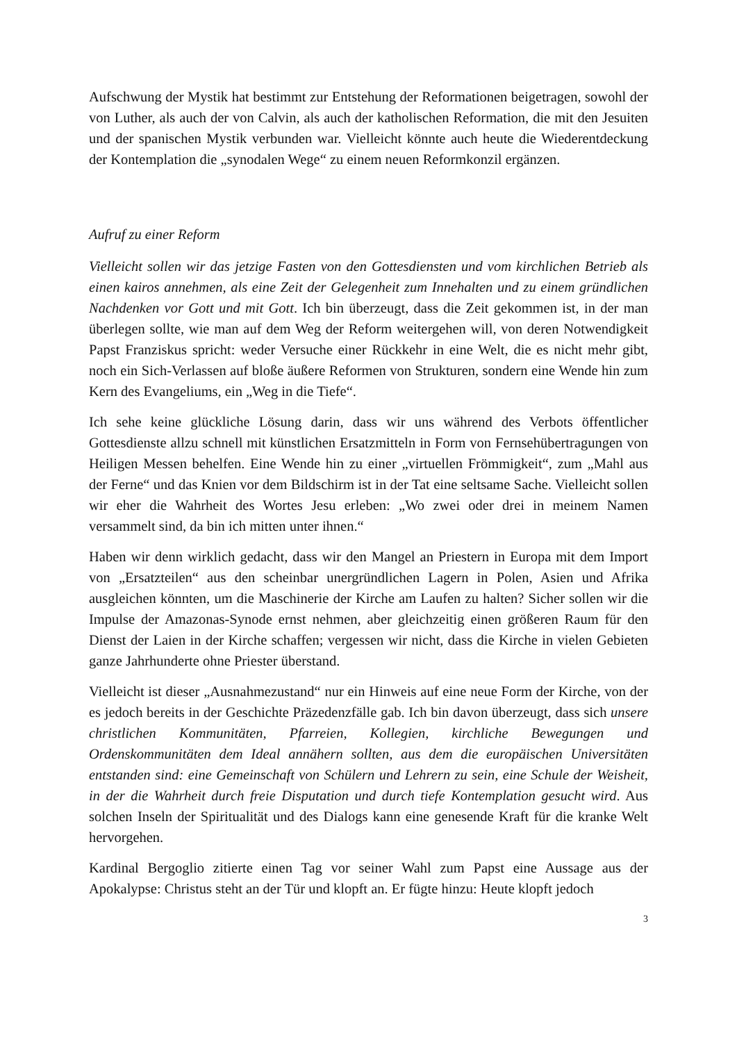Aufschwung der Mystik hat bestimmt zur Entstehung der Reformationen beigetragen, sowohl der von Luther, als auch der von Calvin, als auch der katholischen Reformation, die mit den Jesuiten und der spanischen Mystik verbunden war. Vielleicht könnte auch heute die Wiederentdeckung der Kontemplation die „synodalen Wege“ zu einem neuen Reformkonzil ergänzen.
Aufruf zu einer Reform
Vielleicht sollen wir das jetzige Fasten von den Gottesdiensten und vom kirchlichen Betrieb als einen kairos annehmen, als eine Zeit der Gelegenheit zum Innehalten und zu einem gründlichen Nachdenken vor Gott und mit Gott. Ich bin überzeugt, dass die Zeit gekommen ist, in der man überlegen sollte, wie man auf dem Weg der Reform weitergehen will, von deren Notwendigkeit Papst Franziskus spricht: weder Versuche einer Rückkehr in eine Welt, die es nicht mehr gibt, noch ein Sich-Verlassen auf bloße äußere Reformen von Strukturen, sondern eine Wende hin zum Kern des Evangeliums, ein „Weg in die Tiefe“.
Ich sehe keine glückliche Lösung darin, dass wir uns während des Verbots öffentlicher Gottesdienste allzu schnell mit künstlichen Ersatzmitteln in Form von Fernsehübertragungen von Heiligen Messen behelfen. Eine Wende hin zu einer „virtuellen Frömmigkeit“, zum „Mahl aus der Ferne“ und das Knien vor dem Bildschirm ist in der Tat eine seltsame Sache. Vielleicht sollen wir eher die Wahrheit des Wortes Jesu erleben: „Wo zwei oder drei in meinem Namen versammelt sind, da bin ich mitten unter ihnen.“
Haben wir denn wirklich gedacht, dass wir den Mangel an Priestern in Europa mit dem Import von „Ersatzteilen“ aus den scheinbar unergründlichen Lagern in Polen, Asien und Afrika ausgleichen könnten, um die Maschinerie der Kirche am Laufen zu halten? Sicher sollen wir die Impulse der Amazonas-Synode ernst nehmen, aber gleichzeitig einen größeren Raum für den Dienst der Laien in der Kirche schaffen; vergessen wir nicht, dass die Kirche in vielen Gebieten ganze Jahrhunderte ohne Priester überstand.
Vielleicht ist dieser „Ausnahmezustand“ nur ein Hinweis auf eine neue Form der Kirche, von der es jedoch bereits in der Geschichte Präzedenzfälle gab. Ich bin davon überzeugt, dass sich unsere christlichen Kommunitäten, Pfarreien, Kollegien, kirchliche Bewegungen und Ordenskommunitäten dem Ideal annähern sollten, aus dem die europäischen Universitäten entstanden sind: eine Gemeinschaft von Schülern und Lehrern zu sein, eine Schule der Weisheit, in der die Wahrheit durch freie Disputation und durch tiefe Kontemplation gesucht wird. Aus solchen Inseln der Spiritualität und des Dialogs kann eine genesende Kraft für die kranke Welt hervorgehen.
Kardinal Bergoglio zitierte einen Tag vor seiner Wahl zum Papst eine Aussage aus der Apokalypse: Christus steht an der Tür und klopft an. Er fügte hinzu: Heute klopft jedoch
3